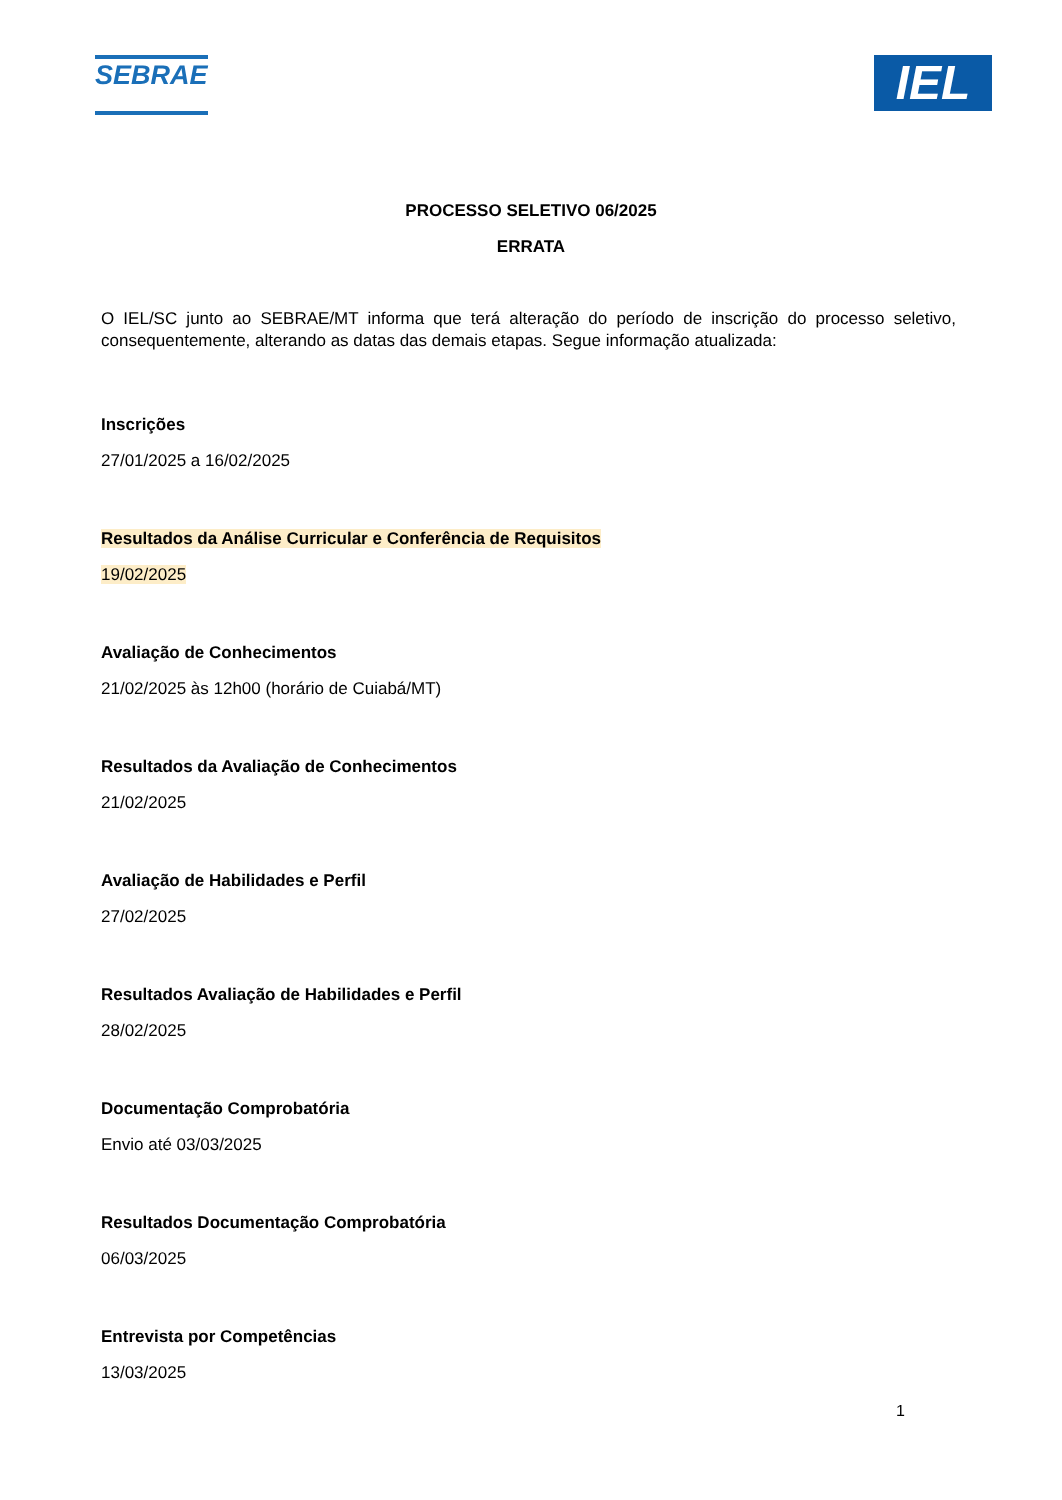SEBRAE
IEL
PROCESSO SELETIVO 06/2025
ERRATA
O IEL/SC junto ao SEBRAE/MT informa que terá alteração do período de inscrição do processo seletivo, consequentemente, alterando as datas das demais etapas. Segue informação atualizada:
Inscrições
27/01/2025 a 16/02/2025
Resultados da Análise Curricular e Conferência de Requisitos
19/02/2025
Avaliação de Conhecimentos
21/02/2025 às 12h00 (horário de Cuiabá/MT)
Resultados da Avaliação de Conhecimentos
21/02/2025
Avaliação de Habilidades e Perfil
27/02/2025
Resultados Avaliação de Habilidades e Perfil
28/02/2025
Documentação Comprobatória
Envio até 03/03/2025
Resultados Documentação Comprobatória
06/03/2025
Entrevista por Competências
13/03/2025
1